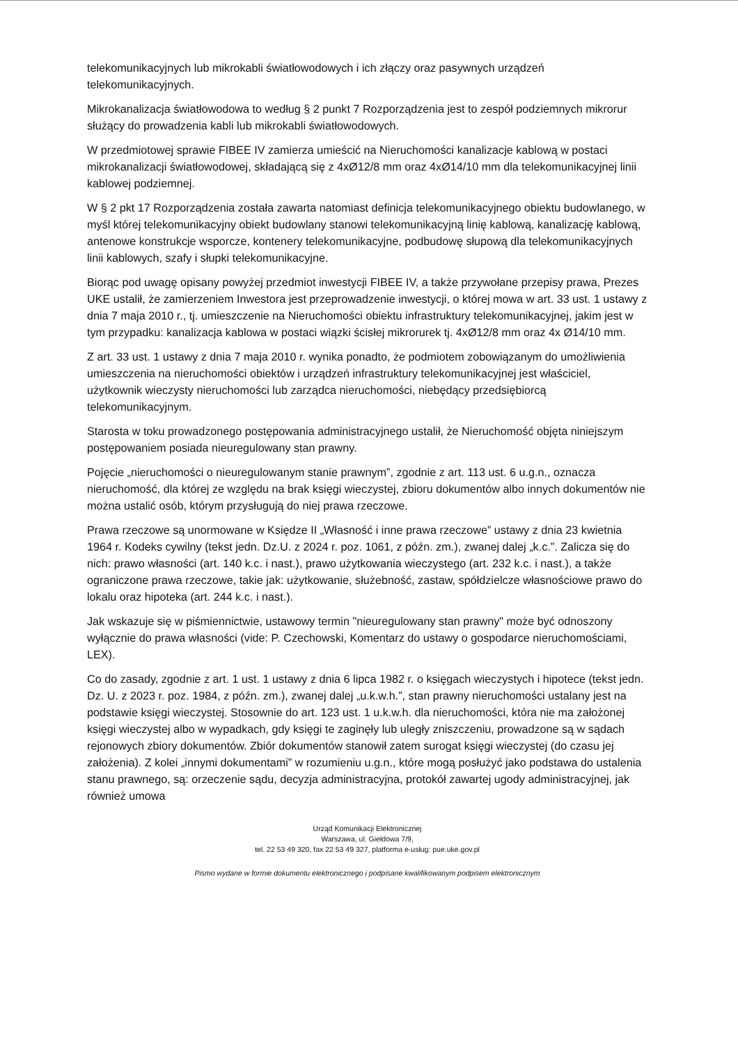telekomunikacyjnych lub mikrokabli światłowodowych i ich złączy oraz pasywnych urządzeń telekomunikacyjnych.
Mikrokanalizacja światłowodowa to według § 2 punkt 7 Rozporządzenia jest to zespół podziemnych mikrorur służący do prowadzenia kabli lub mikrokabli światłowodowych.
W przedmiotowej sprawie FIBEE IV zamierza umieścić na Nieruchomości kanalizacje kablową w postaci mikrokanalizacji światłowodowej, składającą się z 4xØ12/8 mm oraz 4xØ14/10 mm dla telekomunikacyjnej linii kablowej podziemnej.
W § 2 pkt 17 Rozporządzenia została zawarta natomiast definicja telekomunikacyjnego obiektu budowlanego, w myśl której telekomunikacyjny obiekt budowlany stanowi telekomunikacyjną linię kablową, kanalizację kablową, antenowe konstrukcje wsporcze, kontenery telekomunikacyjne, podbudowę słupową dla telekomunikacyjnych linii kablowych, szafy i słupki telekomunikacyjne.
Biorąc pod uwagę opisany powyżej przedmiot inwestycji FIBEE IV, a także przywołane przepisy prawa, Prezes UKE ustalił, że zamierzeniem Inwestora jest przeprowadzenie inwestycji, o której mowa w art. 33 ust. 1 ustawy z dnia 7 maja 2010 r., tj. umieszczenie na Nieruchomości obiektu infrastruktury telekomunikacyjnej, jakim jest w tym przypadku: kanalizacja kablowa w postaci wiązki ścisłej mikrorurek tj. 4xØ12/8 mm oraz 4x Ø14/10 mm.
Z art. 33 ust. 1 ustawy z dnia 7 maja 2010 r. wynika ponadto, że podmiotem zobowiązanym do umożliwienia umieszczenia na nieruchomości obiektów i urządzeń infrastruktury telekomunikacyjnej jest właściciel, użytkownik wieczysty nieruchomości lub zarządca nieruchomości, niebędący przedsiębiorcą telekomunikacyjnym.
Starosta w toku prowadzonego postępowania administracyjnego ustalił, że Nieruchomość objęta niniejszym postępowaniem posiada nieuregulowany stan prawny.
Pojęcie „nieruchomości o nieuregulowanym stanie prawnym”, zgodnie z art. 113 ust. 6 u.g.n., oznacza nieruchomość, dla której ze względu na brak księgi wieczystej, zbioru dokumentów albo innych dokumentów nie można ustalić osób, którym przysługują do niej prawa rzeczowe.
Prawa rzeczowe są unormowane w Księdze II „Własność i inne prawa rzeczowe” ustawy z dnia 23 kwietnia 1964 r. Kodeks cywilny (tekst jedn. Dz.U. z 2024 r. poz. 1061, z późn. zm.), zwanej dalej „k.c.”. Zalicza się do nich: prawo własności (art. 140 k.c. i nast.), prawo użytkowania wieczystego (art. 232 k.c. i nast.), a także ograniczone prawa rzeczowe, takie jak: użytkowanie, służebność, zastaw, spółdzielcze własnościowe prawo do lokalu oraz hipoteka (art. 244 k.c. i nast.).
Jak wskazuje się w piśmiennictwie, ustawowy termin "nieuregulowany stan prawny" może być odnoszony wyłącznie do prawa własności (vide: P. Czechowski, Komentarz do ustawy o gospodarce nieruchomościami, LEX).
Co do zasady, zgodnie z art. 1 ust. 1 ustawy z dnia 6 lipca 1982 r. o księgach wieczystych i hipotece (tekst jedn. Dz. U. z 2023 r. poz. 1984, z późn. zm.), zwanej dalej „u.k.w.h.”, stan prawny nieruchomości ustalany jest na podstawie księgi wieczystej. Stosownie do art. 123 ust. 1 u.k.w.h. dla nieruchomości, która nie ma założonej księgi wieczystej albo w wypadkach, gdy księgi te zaginęły lub uległy zniszczeniu, prowadzone są w sądach rejonowych zbiory dokumentów. Zbiór dokumentów stanowił zatem surogat księgi wieczystej (do czasu jej założenia). Z kolei „innymi dokumentami” w rozumieniu u.g.n., które mogą posłużyć jako podstawa do ustalenia stanu prawnego, są: orzeczenie sądu, decyzja administracyjna, protokół zawartej ugody administracyjnej, jak również umowa
Urząd Komunikacji Elektronicznej
Warszawa, ul. Giełdowa 7/9,
tel. 22 53 49 320, fax 22 53 49 327, platforma e-usług: pue.uke.gov.pl
Pismo wydane w formie dokumentu elektronicznego i podpisane kwalifikowanym podpisem elektronicznym